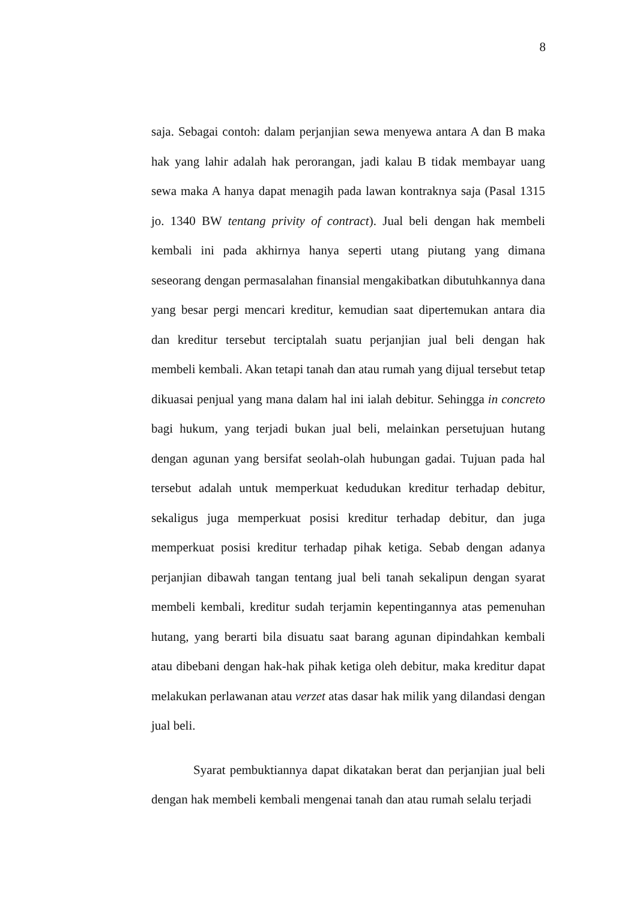8
saja. Sebagai contoh: dalam perjanjian sewa menyewa antara A dan B maka hak yang lahir adalah hak perorangan, jadi kalau B tidak membayar uang sewa maka A hanya dapat menagih pada lawan kontraknya saja (Pasal 1315 jo. 1340 BW tentang privity of contract). Jual beli dengan hak membeli kembali ini pada akhirnya hanya seperti utang piutang yang dimana seseorang dengan permasalahan finansial mengakibatkan dibutuhkannya dana yang besar pergi mencari kreditur, kemudian saat dipertemukan antara dia dan kreditur tersebut terciptalah suatu perjanjian jual beli dengan hak membeli kembali. Akan tetapi tanah dan atau rumah yang dijual tersebut tetap dikuasai penjual yang mana dalam hal ini ialah debitur. Sehingga in concreto bagi hukum, yang terjadi bukan jual beli, melainkan persetujuan hutang dengan agunan yang bersifat seolah-olah hubungan gadai. Tujuan pada hal tersebut adalah untuk memperkuat kedudukan kreditur terhadap debitur, sekaligus juga memperkuat posisi kreditur terhadap debitur, dan juga memperkuat posisi kreditur terhadap pihak ketiga. Sebab dengan adanya perjanjian dibawah tangan tentang jual beli tanah sekalipun dengan syarat membeli kembali, kreditur sudah terjamin kepentingannya atas pemenuhan hutang, yang berarti bila disuatu saat barang agunan dipindahkan kembali atau dibebani dengan hak-hak pihak ketiga oleh debitur, maka kreditur dapat melakukan perlawanan atau verzet atas dasar hak milik yang dilandasi dengan jual beli.
Syarat pembuktiannya dapat dikatakan berat dan perjanjian jual beli dengan hak membeli kembali mengenai tanah dan atau rumah selalu terjadi